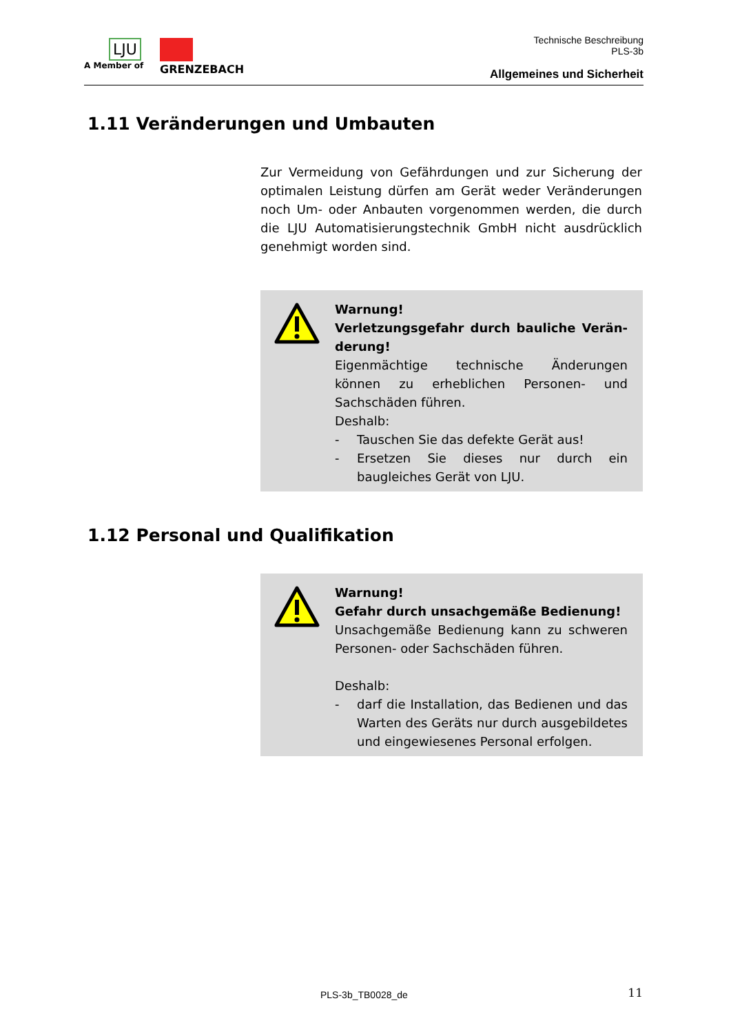LJU
A Member of
GRENZEBACH
Technische Beschreibung
PLS-3b
Allgemeines und Sicherheit
1.11 Veränderungen und Umbauten
Zur Vermeidung von Gefährdungen und zur Sicherung der optimalen Leistung dürfen am Gerät weder Veränderungen noch Um- oder Anbauten vorgenommen werden, die durch die LJU Automatisierungstechnik GmbH nicht ausdrücklich genehmigt worden sind.
Warnung!
Verletzungsgefahr durch bauliche Verän-derung!
Eigenmächtige technische Änderungen können zu erheblichen Personen- und Sachschäden führen.
Deshalb:
- Tauschen Sie das defekte Gerät aus!
- Ersetzen Sie dieses nur durch ein baugleiches Gerät von LJU.
1.12 Personal und Qualifikation
Warnung!
Gefahr durch unsachgemäße Bedienung!
Unsachgemäße Bedienung kann zu schweren Personen- oder Sachschäden führen.
Deshalb:
- darf die Installation, das Bedienen und das Warten des Geräts nur durch ausgebildetes und eingewiesenes Personal erfolgen.
PLS-3b_TB0028_de 11